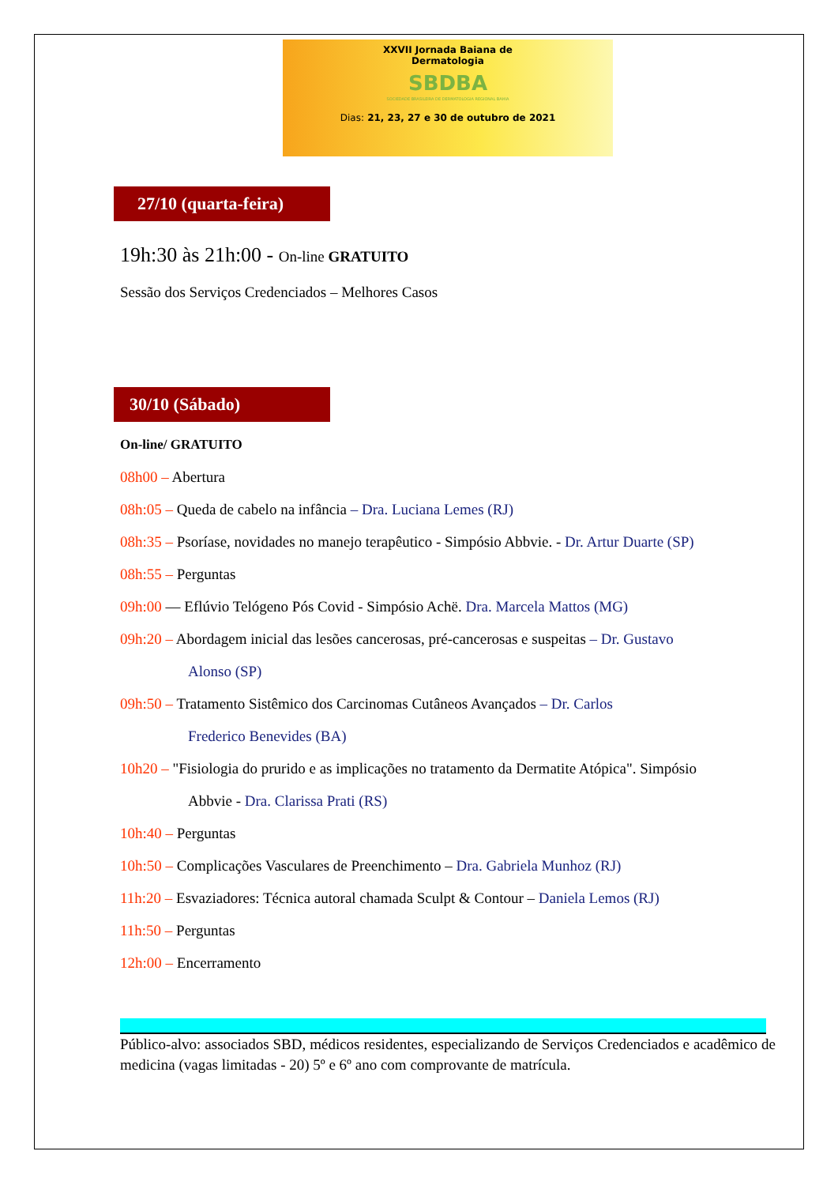XXVII Jornada Baiana de
Dermatologia
SBDBA
SOCIEDADE BRASILEIRA DE DERMATOLOGIA REGIONAL BAHIA
Dias: 21, 23, 27 e 30 de outubro de 2021
27/10 (quarta-feira)
19h:30 às 21h:00 - On-line GRATUITO
Sessão dos Serviços Credenciados – Melhores Casos
30/10 (Sábado)
On-line/ GRATUITO
08h00 – Abertura
08h:05 – Queda de cabelo na infância – Dra. Luciana Lemes (RJ)
08h:35 – Psoríase, novidades no manejo terapêutico - Simpósio Abbvie. - Dr. Artur Duarte (SP)
08h:55 – Perguntas
09h:00 — Eflúvio Telógeno Pós Covid - Simpósio Achë. Dra. Marcela Mattos (MG)
09h:20 – Abordagem inicial das lesões cancerosas, pré-cancerosas e suspeitas – Dr. Gustavo
Alonso (SP)
09h:50 – Tratamento Sistêmico dos Carcinomas Cutâneos Avançados – Dr. Carlos
Frederico Benevides (BA)
10h20 – "Fisiologia do prurido e as implicações no tratamento da Dermatite Atópica". Simpósio
Abbvie - Dra. Clarissa Prati (RS)
10h:40 – Perguntas
10h:50 – Complicações Vasculares de Preenchimento – Dra. Gabriela Munhoz (RJ)
11h:20 – Esvaziadores: Técnica autoral chamada Sculpt & Contour – Daniela Lemos (RJ)
11h:50 – Perguntas
12h:00 – Encerramento
Público-alvo: associados SBD, médicos residentes, especializando de Serviços Credenciados e acadêmico de medicina (vagas limitadas - 20) 5º e 6º ano com comprovante de matrícula.